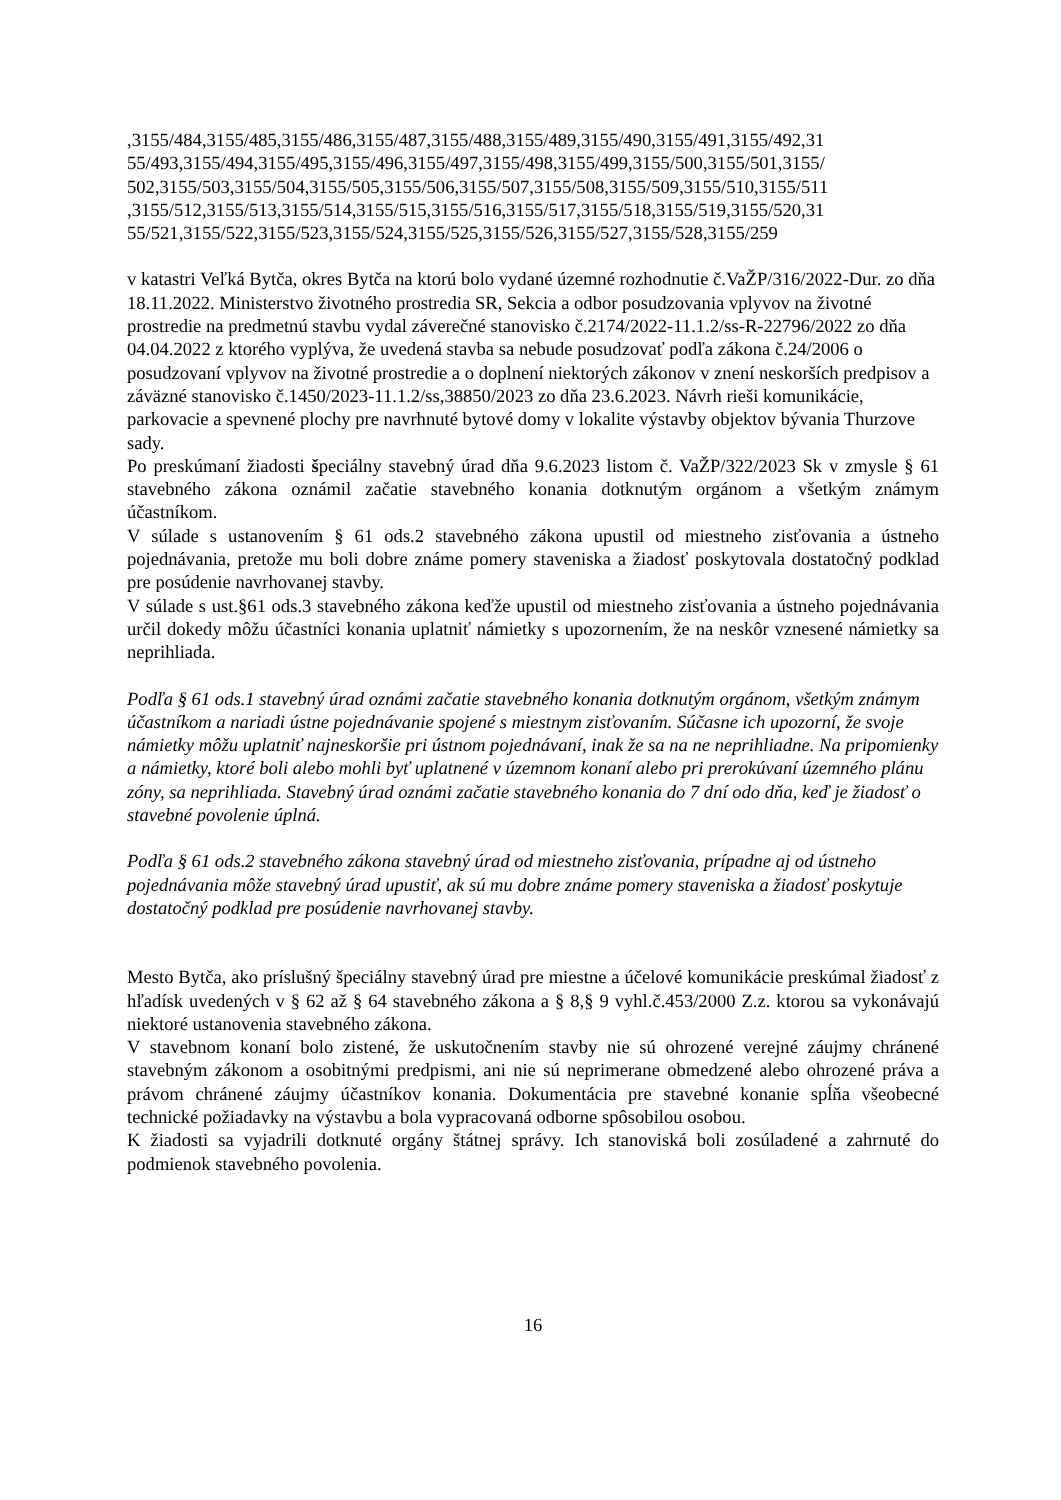,3155/484,3155/485,3155/486,3155/487,3155/488,3155/489,3155/490,3155/491,3155/492,31
55/493,3155/494,3155/495,3155/496,3155/497,3155/498,3155/499,3155/500,3155/501,3155/
502,3155/503,3155/504,3155/505,3155/506,3155/507,3155/508,3155/509,3155/510,3155/511
,3155/512,3155/513,3155/514,3155/515,3155/516,3155/517,3155/518,3155/519,3155/520,31
55/521,3155/522,3155/523,3155/524,3155/525,3155/526,3155/527,3155/528,3155/259
v katastri Veľká Bytča, okres Bytča na ktorú bolo vydané územné rozhodnutie č.VaŽP/316/2022-Dur. zo dňa 18.11.2022. Ministerstvo životného prostredia SR, Sekcia a odbor posudzovania vplyvov na životné prostredie na predmetnú stavbu vydal záverečné stanovisko č.2174/2022-11.1.2/ss-R-22796/2022 zo dňa 04.04.2022 z ktorého vyplýva, že uvedená stavba sa nebude posudzovať podľa zákona č.24/2006 o posudzovaní vplyvov na životné prostredie a o doplnení niektorých zákonov v znení neskorších predpisov a záväzné stanovisko č.1450/2023-11.1.2/ss,38850/2023 zo dňa 23.6.2023. Návrh rieši komunikácie, parkovacie a spevnené plochy pre navrhnuté bytové domy v lokalite výstavby objektov bývania Thurzove sady.
Po preskúmaní žiadosti špeciálny stavebný úrad dňa 9.6.2023 listom č. VaŽP/322/2023 Sk v zmysle § 61 stavebného zákona oznámil začatie stavebného konania dotknutým orgánom a všetkým známym účastníkom.
V súlade s ustanovením § 61 ods.2 stavebného zákona upustil od miestneho zisťovania a ústneho pojednávania, pretože mu boli dobre známe pomery staveniska a žiadosť poskytovala dostatočný podklad pre posúdenie navrhovanej stavby.
V súlade s ust.§61 ods.3 stavebného zákona keďže upustil od miestneho zisťovania a ústneho pojednávania určil dokedy môžu účastníci konania uplatniť námietky s upozornením, že na neskôr vznesené námietky sa neprihliada.
Podľa § 61 ods.1 stavebný úrad oznámi začatie stavebného konania dotknutým orgánom, všetkým známym účastníkom a nariadi ústne pojednávanie spojené s miestnym zisťovaním. Súčasne ich upozorní, že svoje námietky môžu uplatniť najneskoršie pri ústnom pojednávaní, inak že sa na ne neprihliadne. Na pripomienky a námietky, ktoré boli alebo mohli byť uplatnené v územnom konaní alebo pri prerokúvaní územného plánu zóny, sa neprihliada. Stavebný úrad oznámi začatie stavebného konania do 7 dní odo dňa, keď je žiadosť o stavebné povolenie úplná.
Podľa § 61 ods.2 stavebného zákona stavebný úrad od miestneho zisťovania, prípadne aj od ústneho pojednávania môže stavebný úrad upustiť, ak sú mu dobre známe pomery staveniska a žiadosť poskytuje dostatočný podklad pre posúdenie navrhovanej stavby.
Mesto Bytča, ako príslušný špeciálny stavebný úrad pre miestne a účelové komunikácie preskúmal žiadosť z hľadísk uvedených v § 62 až § 64 stavebného zákona a § 8,§ 9 vyhl.č.453/2000 Z.z. ktorou sa vykonávajú niektoré ustanovenia stavebného zákona.
V stavebnom konaní bolo zistené, že uskutočnením stavby nie sú ohrozené verejné záujmy chránené stavebným zákonom a osobitnými predpismi, ani nie sú neprimerane obmedzené alebo ohrozené práva a právom chránené záujmy účastníkov konania. Dokumentácia pre stavebné konanie spĺňa všeobecné technické požiadavky na výstavbu a bola vypracovaná odborne spôsobilou osobou.
K žiadosti sa vyjadrili dotknuté orgány štátnej správy. Ich stanoviská boli zosúladené a zahrnuté do podmienok stavebného povolenia.
16